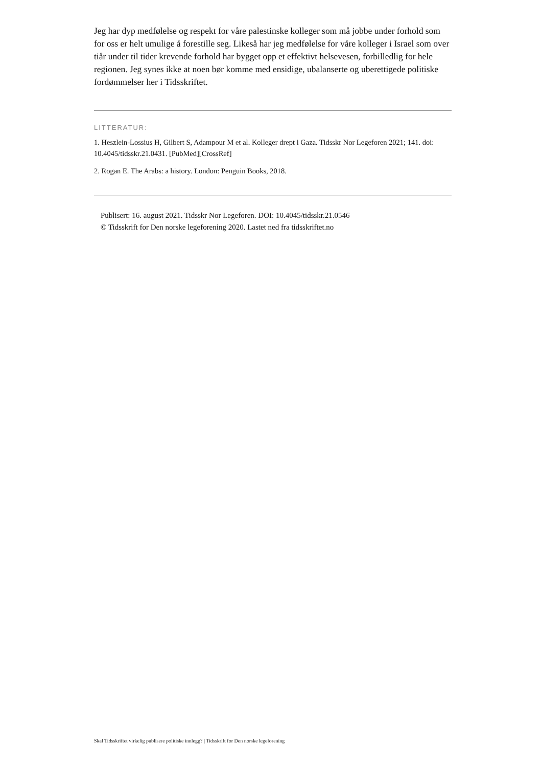Jeg har dyp medfølelse og respekt for våre palestinske kolleger som må jobbe under forhold som for oss er helt umulige å forestille seg. Likeså har jeg medfølelse for våre kolleger i Israel som over tiår under til tider krevende forhold har bygget opp et effektivt helsevesen, forbilledlig for hele regionen. Jeg synes ikke at noen bør komme med ensidige, ubalanserte og uberettigede politiske fordømmelser her i Tidsskriftet.
LITTERATUR:
1. Heszlein-Lossius H, Gilbert S, Adampour M et al. Kolleger drept i Gaza. Tidsskr Nor Legeforen 2021; 141. doi: 10.4045/tidsskr.21.0431. [PubMed][CrossRef]
2. Rogan E. The Arabs: a history. London: Penguin Books, 2018.
Publisert: 16. august 2021. Tidsskr Nor Legeforen. DOI: 10.4045/tidsskr.21.0546
© Tidsskrift for Den norske legeforening 2020. Lastet ned fra tidsskriftet.no
Skal Tidsskriftet virkelig publisere politiske innlegg? | Tidsskrift for Den norske legeforening